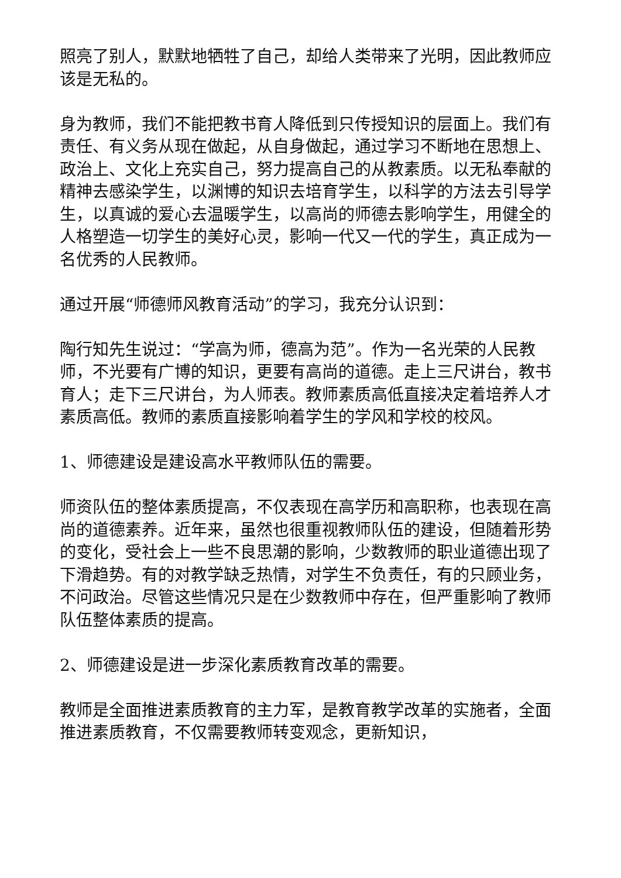照亮了别人，默默地牺牲了自己，却给人类带来了光明，因此教师应该是无私的。
身为教师，我们不能把教书育人降低到只传授知识的层面上。我们有责任、有义务从现在做起，从自身做起，通过学习不断地在思想上、政治上、文化上充实自己，努力提高自己的从教素质。以无私奉献的精神去感染学生，以渊博的知识去培育学生，以科学的方法去引导学生，以真诚的爱心去温暖学生，以高尚的师德去影响学生，用健全的人格塑造一切学生的美好心灵，影响一代又一代的学生，真正成为一名优秀的人民教师。
通过开展“师德师风教育活动”的学习，我充分认识到：
陶行知先生说过：“学高为师，德高为范”。作为一名光荣的人民教师，不光要有广博的知识，更要有高尚的道德。走上三尺讲台，教书育人；走下三尺讲台，为人师表。教师素质高低直接决定着培养人才素质高低。教师的素质直接影响着学生的学风和学校的校风。
1、师德建设是建设高水平教师队伍的需要。
师资队伍的整体素质提高，不仅表现在高学历和高职称，也表现在高尚的道德素养。近年来，虽然也很重视教师队伍的建设，但随着形势的变化，受社会上一些不良思潮的影响，少数教师的职业道德出现了下滑趋势。有的对教学缺乏热情，对学生不负责任，有的只顾业务，不问政治。尽管这些情况只是在少数教师中存在，但严重影响了教师队伍整体素质的提高。
2、师德建设是进一步深化素质教育改革的需要。
教师是全面推进素质教育的主力军，是教育教学改革的实施者，全面推进素质教育，不仅需要教师转变观念，更新知识，